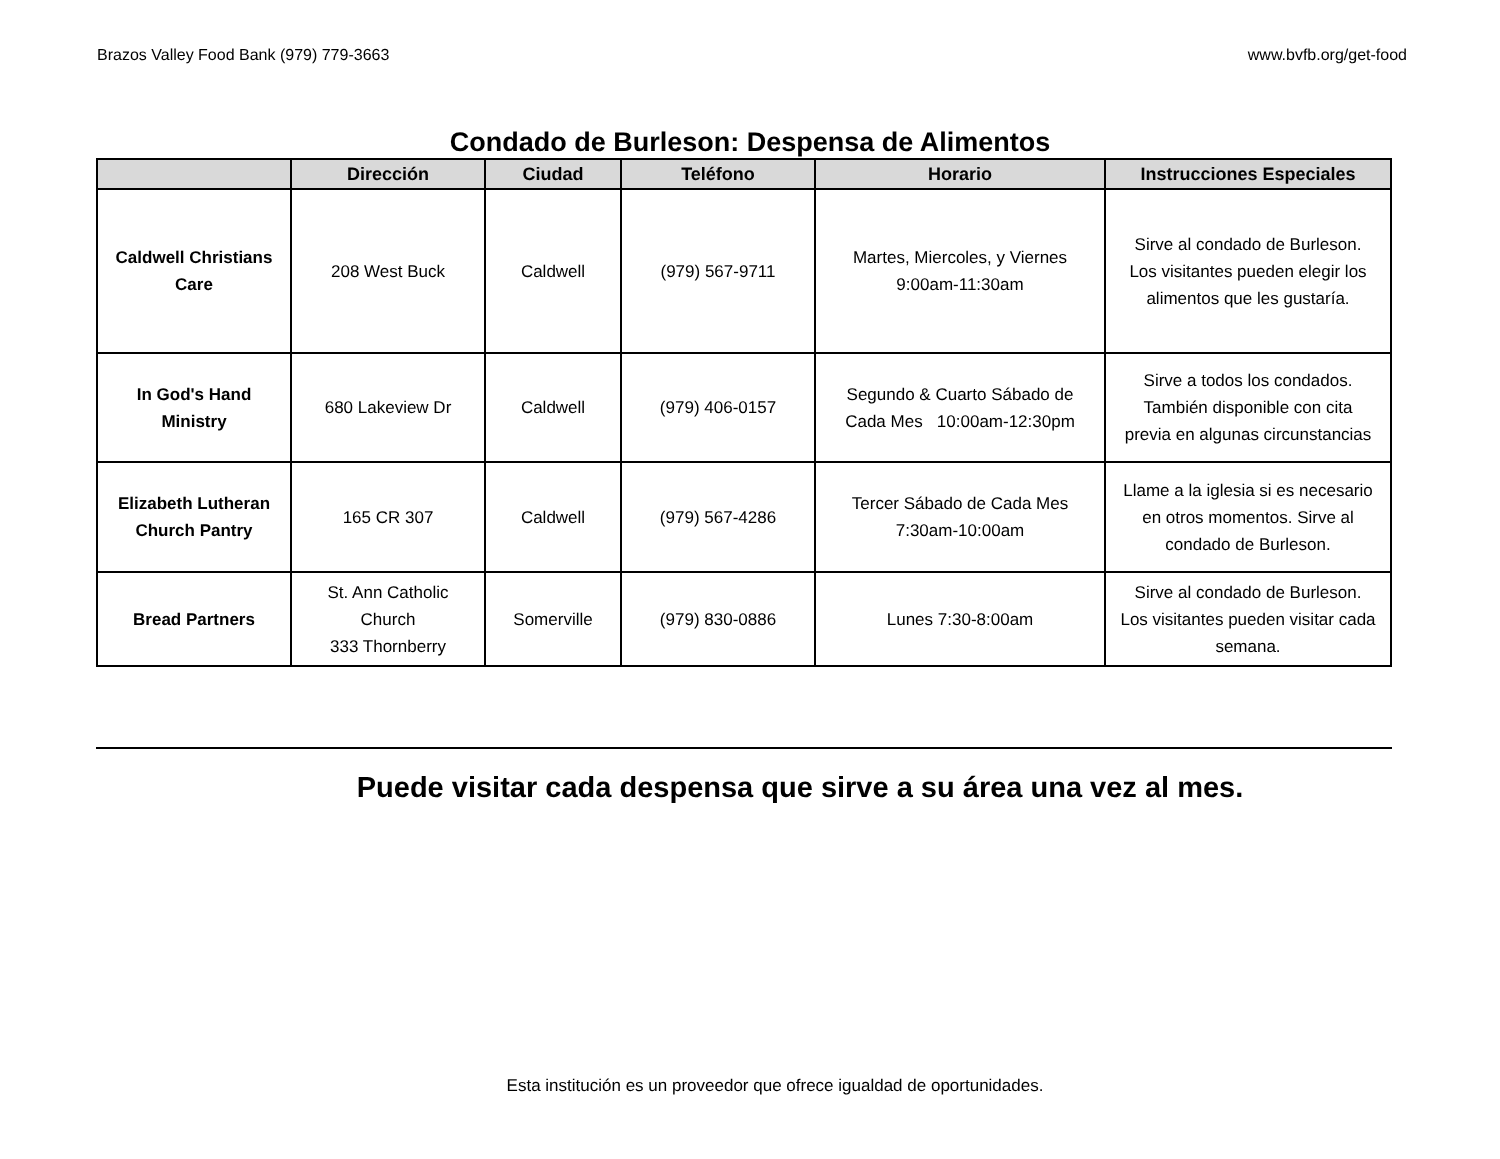Brazos Valley Food Bank (979) 779-3663 www.bvfb.org/get-food
Condado de Burleson: Despensa de Alimentos
| | Dirección | Ciudad | Teléfono | Horario | Instrucciones Especiales |
| --- | --- | --- | --- | --- | --- |
| Caldwell Christians Care | 208 West Buck | Caldwell | (979) 567-9711 | Martes, Miercoles, y Viernes 9:00am-11:30am | Sirve al condado de Burleson. Los visitantes pueden elegir los alimentos que les gustaría. |
| In God's Hand Ministry | 680 Lakeview Dr | Caldwell | (979) 406-0157 | Segundo & Cuarto Sábado de Cada Mes 10:00am-12:30pm | Sirve a todos los condados. También disponible con cita previa en algunas circunstancias |
| Elizabeth Lutheran Church Pantry | 165 CR 307 | Caldwell | (979) 567-4286 | Tercer Sábado de Cada Mes 7:30am-10:00am | Llame a la iglesia si es necesario en otros momentos. Sirve al condado de Burleson. |
| Bread Partners | St. Ann Catholic Church 333 Thornberry | Somerville | (979) 830-0886 | Lunes 7:30-8:00am | Sirve al condado de Burleson. Los visitantes pueden visitar cada semana. |
Puede visitar cada despensa que sirve a su área una vez al mes.
Esta institución es un proveedor que ofrece igualdad de oportunidades.